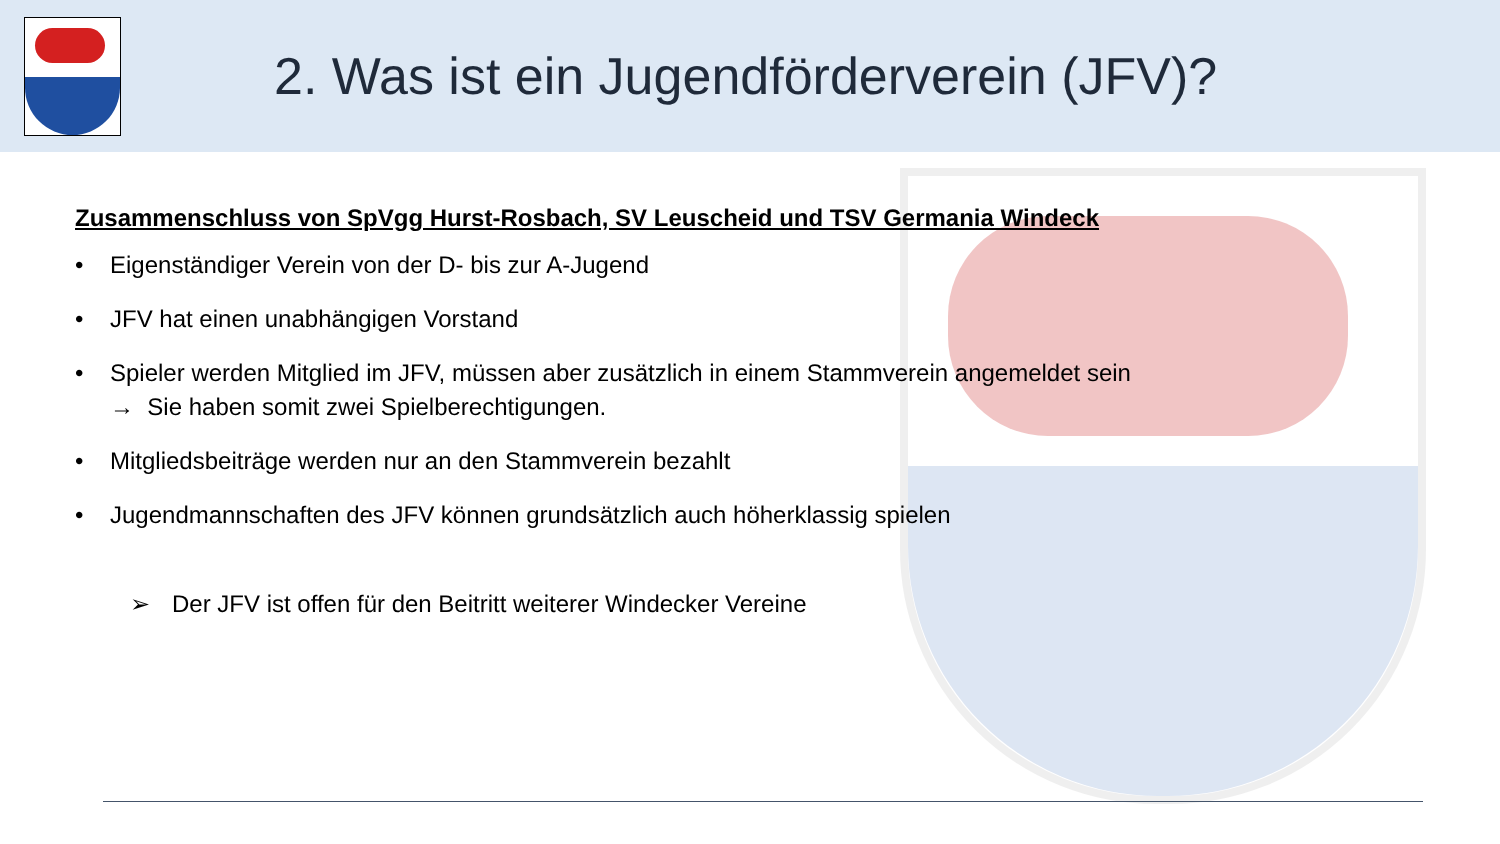2. Was ist ein Jugendförderverein (JFV)?
Zusammenschluss von SpVgg Hurst-Rosbach, SV Leuscheid und TSV Germania Windeck
• Eigenständiger Verein von der D- bis zur A-Jugend
• JFV hat einen unabhängigen Vorstand
• Spieler werden Mitglied im JFV, müssen aber zusätzlich in einem Stammverein angemeldet sein
→ Sie haben somit zwei Spielberechtigungen.
• Mitgliedsbeiträge werden nur an den Stammverein bezahlt
• Jugendmannschaften des JFV können grundsätzlich auch höherklassig spielen
➢ Der JFV ist offen für den Beitritt weiterer Windecker Vereine